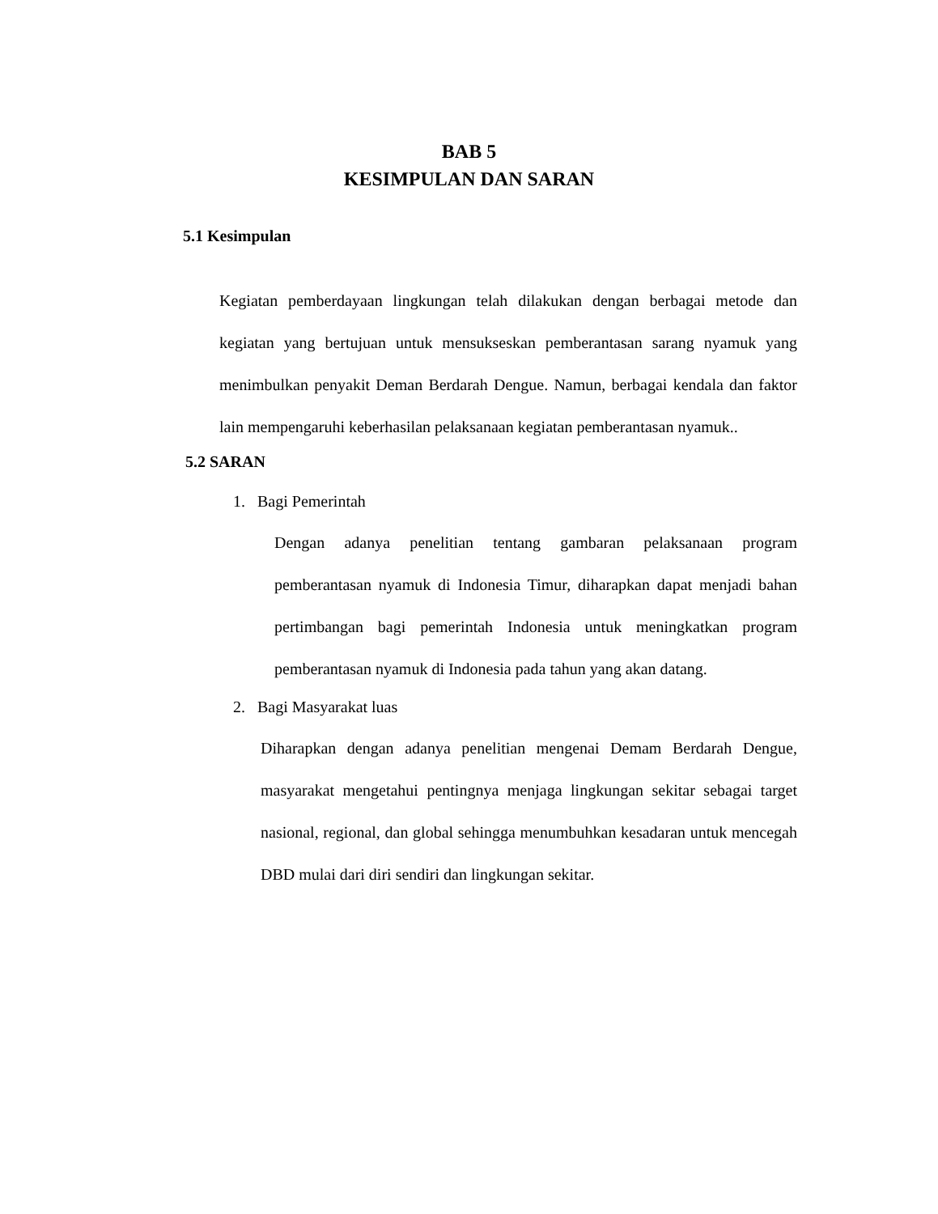BAB 5
KESIMPULAN DAN SARAN
5.1 Kesimpulan
Kegiatan pemberdayaan lingkungan telah dilakukan dengan berbagai metode dan kegiatan yang bertujuan untuk mensukseskan pemberantasan sarang nyamuk yang menimbulkan penyakit Deman Berdarah Dengue. Namun, berbagai kendala dan faktor lain mempengaruhi keberhasilan pelaksanaan kegiatan pemberantasan nyamuk..
5.2 SARAN
1. Bagi Pemerintah
Dengan adanya penelitian tentang gambaran pelaksanaan program pemberantasan nyamuk di Indonesia Timur, diharapkan dapat menjadi bahan pertimbangan bagi pemerintah Indonesia untuk meningkatkan program pemberantasan nyamuk di Indonesia pada tahun yang akan datang.
2. Bagi Masyarakat luas
Diharapkan dengan adanya penelitian mengenai Demam Berdarah Dengue, masyarakat mengetahui pentingnya menjaga lingkungan sekitar sebagai target nasional, regional, dan global sehingga menumbuhkan kesadaran untuk mencegah DBD mulai dari diri sendiri dan lingkungan sekitar.